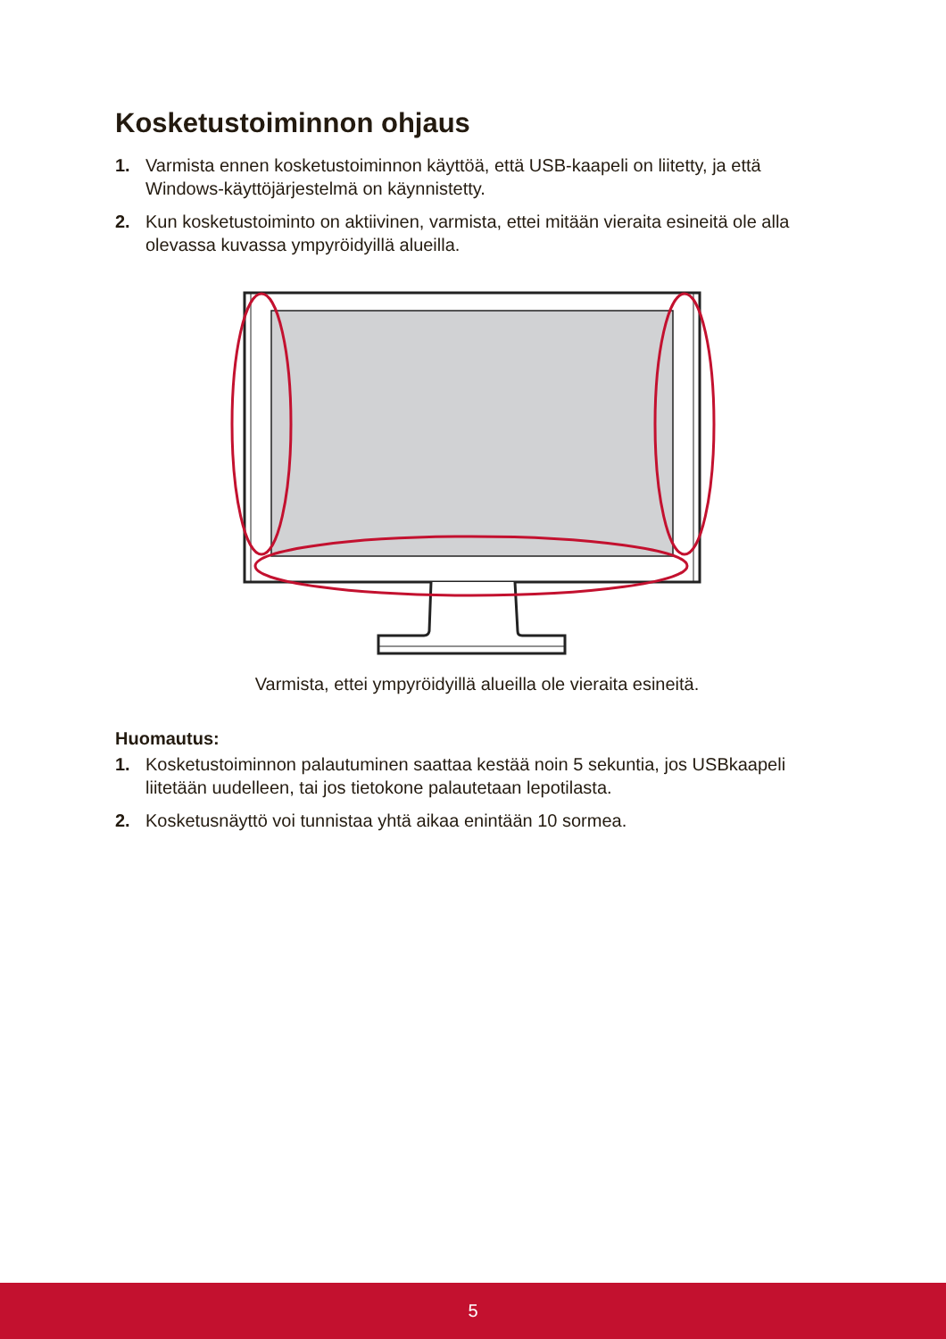Kosketustoiminnon ohjaus
1. Varmista ennen kosketustoiminnon käyttöä, että USB-kaapeli on liitetty, ja että Windows-käyttöjärjestelmä on käynnistetty.
2. Kun kosketustoiminto on aktiivinen, varmista, ettei mitään vieraita esineitä ole alla olevassa kuvassa ympyröidyillä alueilla.
Varmista, ettei ympyröidyillä alueilla ole vieraita esineitä.
Huomautus:
1. Kosketustoiminnon palautuminen saattaa kestää noin 5 sekuntia, jos USBkaapeli liitetään uudelleen, tai jos tietokone palautetaan lepotilasta.
2. Kosketusnäyttö voi tunnistaa yhtä aikaa enintään 10 sormea.
5